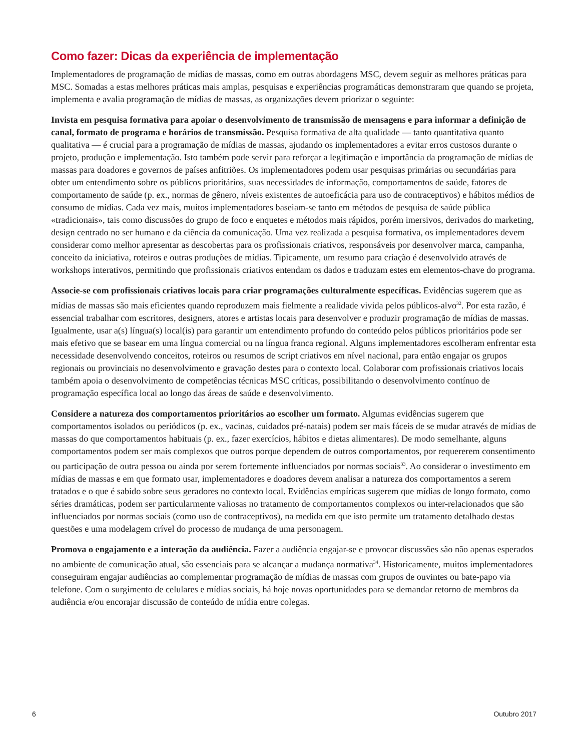Como fazer: Dicas da experiência de implementação
Implementadores de programação de mídias de massas, como em outras abordagens MSC, devem seguir as melhores práticas para MSC. Somadas a estas melhores práticas mais amplas, pesquisas e experiências programáticas demonstraram que quando se projeta, implementa e avalia programação de mídias de massas, as organizações devem priorizar o seguinte:
Invista em pesquisa formativa para apoiar o desenvolvimento de transmissão de mensagens e para informar a definição de canal, formato de programa e horários de transmissão. Pesquisa formativa de alta qualidade — tanto quantitativa quanto qualitativa — é crucial para a programação de mídias de massas, ajudando os implementadores a evitar erros custosos durante o projeto, produção e implementação. Isto também pode servir para reforçar a legitimação e importância da programação de mídias de massas para doadores e governos de países anfitriões. Os implementadores podem usar pesquisas primárias ou secundárias para obter um entendimento sobre os públicos prioritários, suas necessidades de informação, comportamentos de saúde, fatores de comportamento de saúde (p. ex., normas de gênero, níveis existentes de autoeficácia para uso de contraceptivos) e hábitos médios de consumo de mídias. Cada vez mais, muitos implementadores baseiam-se tanto em métodos de pesquisa de saúde pública «tradicionais», tais como discussões do grupo de foco e enquetes e métodos mais rápidos, porém imersivos, derivados do marketing, design centrado no ser humano e da ciência da comunicação. Uma vez realizada a pesquisa formativa, os implementadores devem considerar como melhor apresentar as descobertas para os profissionais criativos, responsáveis por desenvolver marca, campanha, conceito da iniciativa, roteiros e outras produções de mídias. Tipicamente, um resumo para criação é desenvolvido através de workshops interativos, permitindo que profissionais criativos entendam os dados e traduzam estes em elementos-chave do programa.
Associe-se com profissionais criativos locais para criar programações culturalmente específicas. Evidências sugerem que as mídias de massas são mais eficientes quando reproduzem mais fielmente a realidade vivida pelos públicos-alvo<sup>32</sup>. Por esta razão, é essencial trabalhar com escritores, designers, atores e artistas locais para desenvolver e produzir programação de mídias de massas. Igualmente, usar a(s) língua(s) local(is) para garantir um entendimento profundo do conteúdo pelos públicos prioritários pode ser mais efetivo que se basear em uma língua comercial ou na língua franca regional. Alguns implementadores escolheram enfrentar esta necessidade desenvolvendo conceitos, roteiros ou resumos de script criativos em nível nacional, para então engajar os grupos regionais ou provinciais no desenvolvimento e gravação destes para o contexto local. Colaborar com profissionais criativos locais também apoia o desenvolvimento de competências técnicas MSC críticas, possibilitando o desenvolvimento contínuo de programação específica local ao longo das áreas de saúde e desenvolvimento.
Considere a natureza dos comportamentos prioritários ao escolher um formato. Algumas evidências sugerem que comportamentos isolados ou periódicos (p. ex., vacinas, cuidados pré-natais) podem ser mais fáceis de se mudar através de mídias de massas do que comportamentos habituais (p. ex., fazer exercícios, hábitos e dietas alimentares). De modo semelhante, alguns comportamentos podem ser mais complexos que outros porque dependem de outros comportamentos, por requererem consentimento ou participação de outra pessoa ou ainda por serem fortemente influenciados por normas sociais<sup>33</sup>. Ao considerar o investimento em mídias de massas e em que formato usar, implementadores e doadores devem analisar a natureza dos comportamentos a serem tratados e o que é sabido sobre seus geradores no contexto local. Evidências empíricas sugerem que mídias de longo formato, como séries dramáticas, podem ser particularmente valiosas no tratamento de comportamentos complexos ou inter-relacionados que são influenciados por normas sociais (como uso de contraceptivos), na medida em que isto permite um tratamento detalhado destas questões e uma modelagem crível do processo de mudança de uma personagem.
Promova o engajamento e a interação da audiência. Fazer a audiência engajar-se e provocar discussões são não apenas esperados no ambiente de comunicação atual, são essenciais para se alcançar a mudança normativa<sup>34</sup>. Historicamente, muitos implementadores conseguiram engajar audiências ao complementar programação de mídias de massas com grupos de ouvintes ou bate-papo via telefone. Com o surgimento de celulares e mídias sociais, há hoje novas oportunidades para se demandar retorno de membros da audiência e/ou encorajar discussão de conteúdo de mídia entre colegas.
6 Outubro 2017